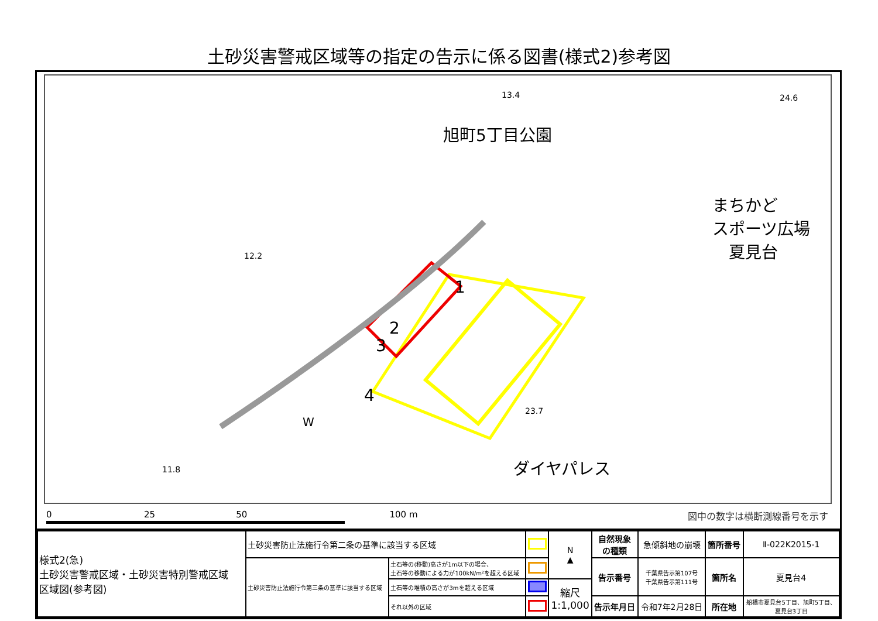土砂災害警戒区域等の指定の告示に係る図書(様式2)参考図
旭町5丁目公園
まちかど
スポーツ広場
　夏見台
ダイヤパレス
1
2
3
4
W
13.4 24.6
12.2
23.7
11.8
0 25 50 100 m
図中の数字は横断測線番号を示す
| 様式2(急) 土砂災害警戒区域・土砂災害特別警戒区域 区域図(参考図) | 土砂災害防止法施行令第二条の基準に該当する区域 | | | N ▲ | 自然現象 の種類 | 急傾斜地の崩壊 | 箇所番号 | Ⅱ-022K2015-1 |
| | 土砂災害防止法施行令第三条の基準に該当する区域 | 土石等の(移動)高さが1m以下の場合、 土石等の移動による力が100kN/m²を超える区域 | | | 告示番号 | 千葉県告示第107号 千葉県告示第111号 | 箇所名 | 夏見台4 |
| | | 土石等の堆積の高さが3mを超える区域 | | 縮尺 1:1,000 | | | | |
| | | それ以外の区域 | | | 告示年月日 | 令和7年2月28日 | 所在地 | 船橋市夏見台5丁目、旭町5丁目、 夏見台3丁目 |